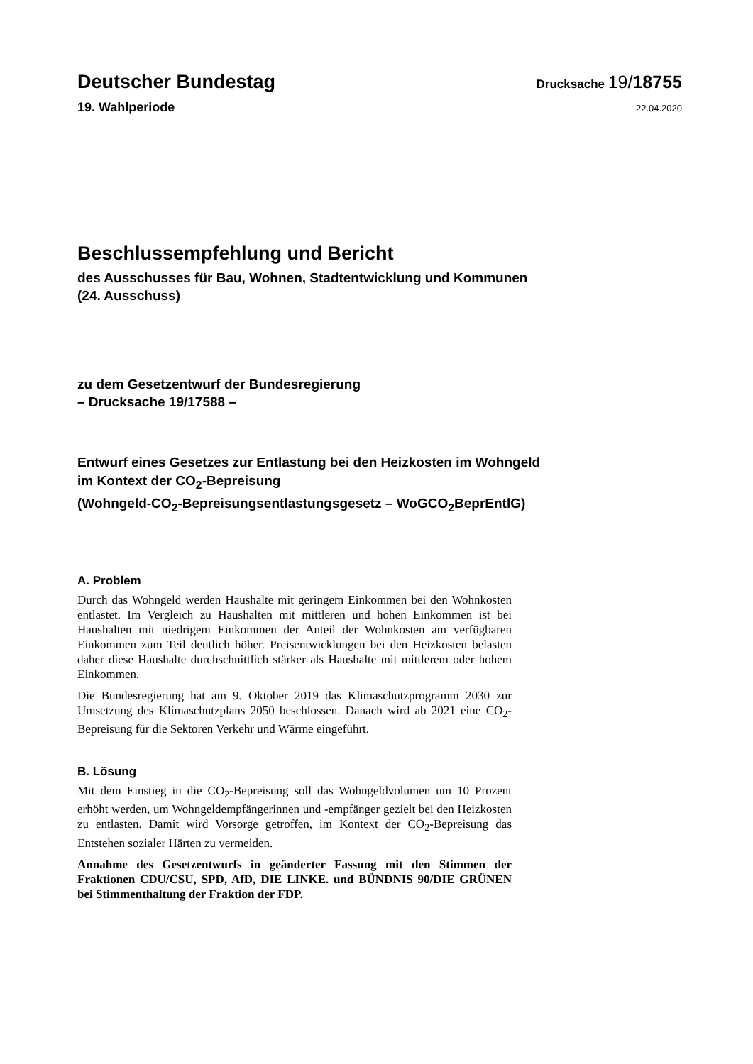Deutscher Bundestag
Drucksache 19/18755
19. Wahlperiode
22.04.2020
Beschlussempfehlung und Bericht
des Ausschusses für Bau, Wohnen, Stadtentwicklung und Kommunen
(24. Ausschuss)
zu dem Gesetzentwurf der Bundesregierung
– Drucksache 19/17588 –
Entwurf eines Gesetzes zur Entlastung bei den Heizkosten im Wohngeld
im Kontext der CO<sub>2</sub>-Bepreisung
(Wohngeld-CO<sub>2</sub>-Bepreisungsentlastungsgesetz – WoGCO<sub>2</sub>BeprEntlG)
A. Problem
Durch das Wohngeld werden Haushalte mit geringem Einkommen bei den Wohnkosten entlastet. Im Vergleich zu Haushalten mit mittleren und hohen Einkommen ist bei Haushalten mit niedrigem Einkommen der Anteil der Wohnkosten am verfügbaren Einkommen zum Teil deutlich höher. Preisentwicklungen bei den Heizkosten belasten daher diese Haushalte durchschnittlich stärker als Haushalte mit mittlerem oder hohem Einkommen.
Die Bundesregierung hat am 9. Oktober 2019 das Klimaschutzprogramm 2030 zur Umsetzung des Klimaschutzplans 2050 beschlossen. Danach wird ab 2021 eine CO<sub>2</sub>-Bepreisung für die Sektoren Verkehr und Wärme eingeführt.
B. Lösung
Mit dem Einstieg in die CO<sub>2</sub>-Bepreisung soll das Wohngeldvolumen um 10 Prozent erhöht werden, um Wohngeldempfängerinnen und -empfänger gezielt bei den Heizkosten zu entlasten. Damit wird Vorsorge getroffen, im Kontext der CO<sub>2</sub>-Bepreisung das Entstehen sozialer Härten zu vermeiden.
Annahme des Gesetzentwurfs in geänderter Fassung mit den Stimmen der Fraktionen CDU/CSU, SPD, AfD, DIE LINKE. und BÜNDNIS 90/DIE GRÜNEN bei Stimmenthaltung der Fraktion der FDP.